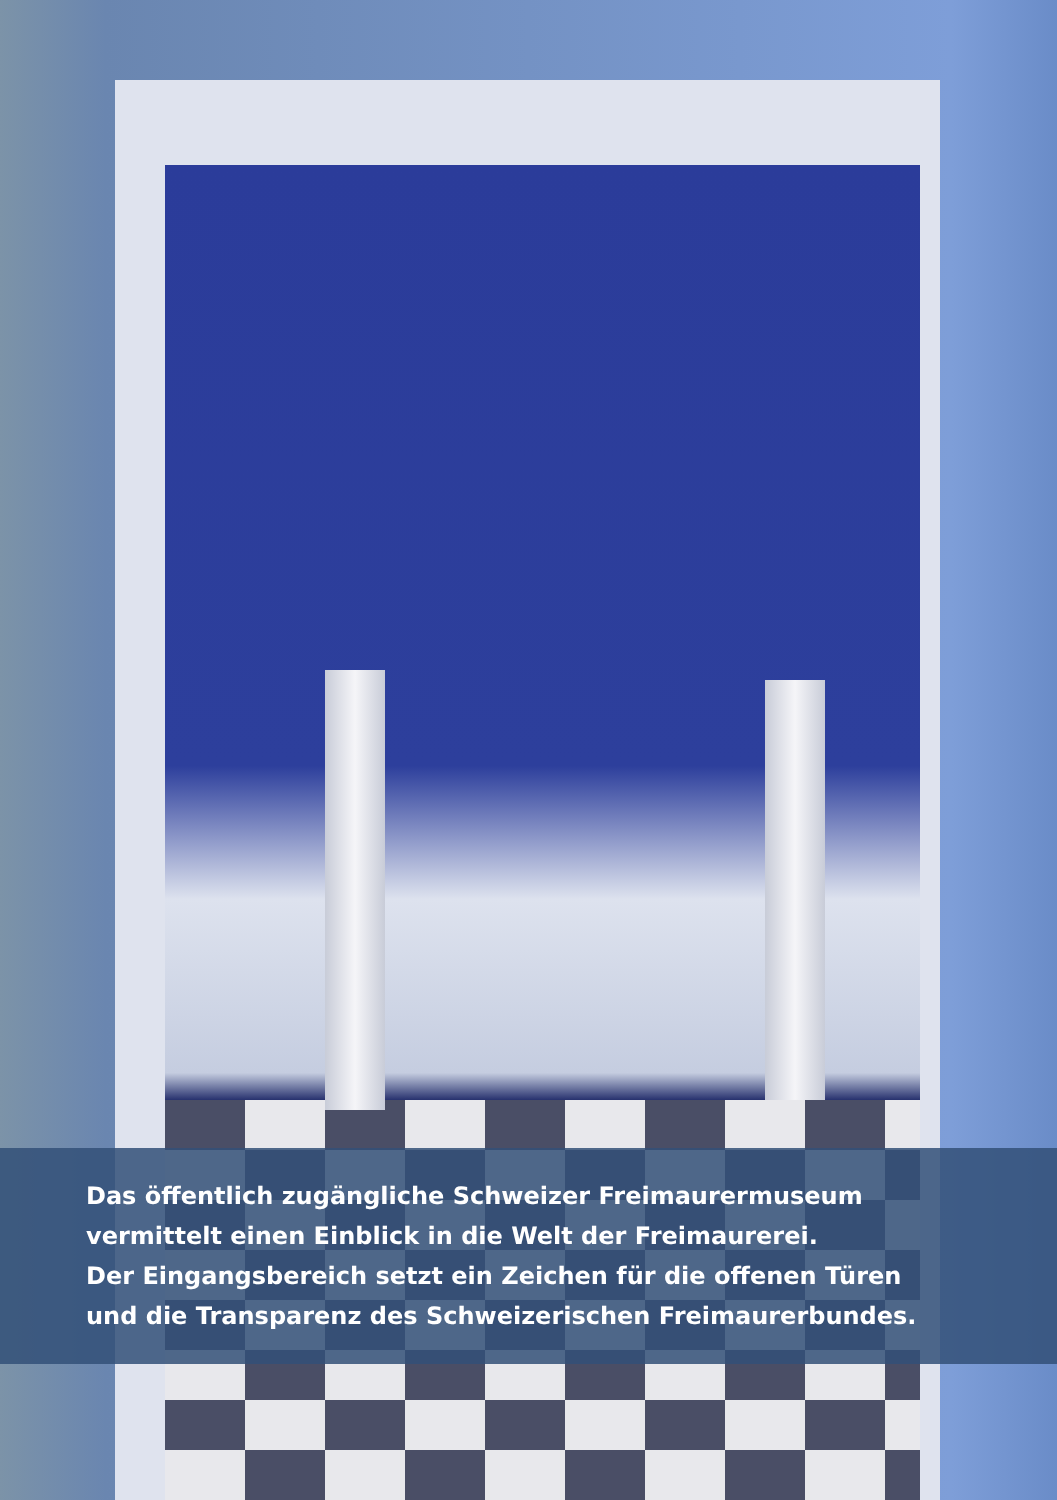Das öffentlich zugängliche Schweizer Freimaurermuseum
vermittelt einen Einblick in die Welt der Freimaurerei.
Der Eingangsbereich setzt ein Zeichen für die offenen Türen
und die Transparenz des Schweizerischen Freimaurerbundes.